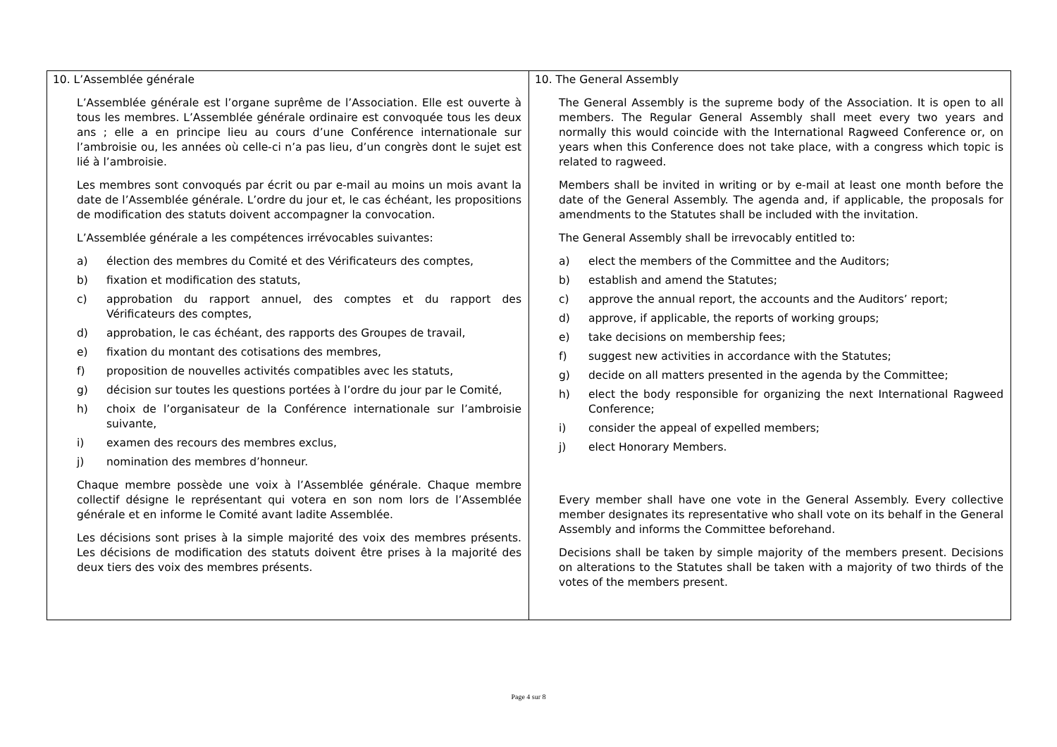| 10. L’Assemblée générale L’Assemblée générale est l’organe suprême de l’Association. Elle est ouverte à tous les membres. L’Assemblée générale ordinaire est convoquée tous les deux ans ; elle a en principe lieu au cours d’une Conférence internationale sur l’ambroisie ou, les années où celle-ci n’a pas lieu, d’un congrès dont le sujet est lié à l’ambroisie. Les membres sont convoqués par écrit ou par e-mail au moins un mois avant la date de l’Assemblée générale. L’ordre du jour et, le cas échéant, les propositions de modification des statuts doivent accompagner la convocation. L’Assemblée générale a les compétences irrévocables suivantes: a) élection des membres du Comité et des Vérificateurs des comptes, b) fixation et modification des statuts, c) approbation du rapport annuel, des comptes et du rapport des Vérificateurs des comptes, d) approbation, le cas échéant, des rapports des Groupes de travail, e) fixation du montant des cotisations des membres, f) proposition de nouvelles activités compatibles avec les statuts, g) décision sur toutes les questions portées à l’ordre du jour par le Comité, h) choix de l’organisateur de la Conférence internationale sur l’ambroisie suivante, i) examen des recours des membres exclus, j) nomination des membres d’honneur. Chaque membre possède une voix à l’Assemblée générale. Chaque membre collectif désigne le représentant qui votera en son nom lors de l’Assemblée générale et en informe le Comité avant ladite Assemblée. Les décisions sont prises à la simple majorité des voix des membres présents. Les décisions de modification des statuts doivent être prises à la majorité des deux tiers des voix des membres présents. | 10. The General Assembly The General Assembly is the supreme body of the Association. It is open to all members. The Regular General Assembly shall meet every two years and normally this would coincide with the International Ragweed Conference or, on years when this Conference does not take place, with a congress which topic is related to ragweed. Members shall be invited in writing or by e-mail at least one month before the date of the General Assembly. The agenda and, if applicable, the proposals for amendments to the Statutes shall be included with the invitation. The General Assembly shall be irrevocably entitled to: a) elect the members of the Committee and the Auditors; b) establish and amend the Statutes; c) approve the annual report, the accounts and the Auditors’ report; d) approve, if applicable, the reports of working groups; e) take decisions on membership fees; f) suggest new activities in accordance with the Statutes; g) decide on all matters presented in the agenda by the Committee; h) elect the body responsible for organizing the next International Ragweed Conference; i) consider the appeal of expelled members; j) elect Honorary Members. Every member shall have one vote in the General Assembly. Every collective member designates its representative who shall vote on its behalf in the General Assembly and informs the Committee beforehand. Decisions shall be taken by simple majority of the members present. Decisions on alterations to the Statutes shall be taken with a majority of two thirds of the votes of the members present. |
Page 4 sur 8